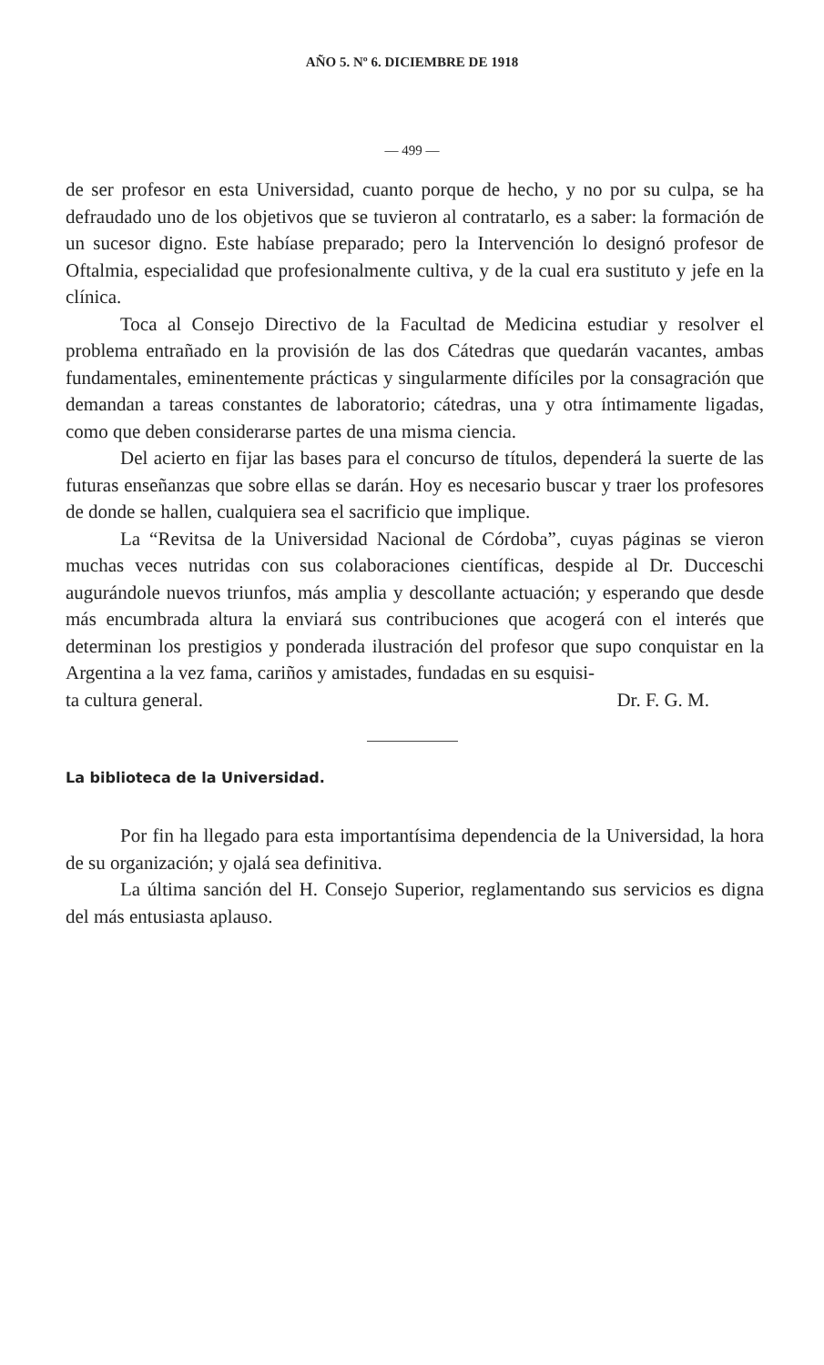AÑO 5. Nº 6. DICIEMBRE DE 1918
— 499 —
de ser profesor en esta Universidad, cuanto porque de hecho, y no por su culpa, se ha defraudado uno de los objetivos que se tuvieron al contratarlo, es a saber: la formación de un sucesor digno. Este habíase preparado; pero la Intervención lo designó profesor de Oftalmia, especialidad que profesionalmente cultiva, y de la cual era sustituto y jefe en la clínica.
Toca al Consejo Directivo de la Facultad de Medicina estudiar y resolver el problema entrañado en la provisión de las dos Cátedras que quedarán vacantes, ambas fundamentales, eminentemente prácticas y singularmente difíciles por la consagración que demandan a tareas constantes de laboratorio; cátedras, una y otra íntimamente ligadas, como que deben considerarse partes de una misma ciencia.
Del acierto en fijar las bases para el concurso de títulos, dependerá la suerte de las futuras enseñanzas que sobre ellas se darán. Hoy es necesario buscar y traer los profesores de donde se hallen, cualquiera sea el sacrificio que implique.
La “Revitsa de la Universidad Nacional de Córdoba”, cuyas páginas se vieron muchas veces nutridas con sus colaboraciones científicas, despide al Dr. Ducceschi augurándole nuevos triunfos, más amplia y descollante actuación; y esperando que desde más encumbrada altura la enviará sus contribuciones que acogerá con el interés que determinan los prestigios y ponderada ilustración del profesor que supo conquistar en la Argentina a la vez fama, cariños y amistades, fundadas en su esquisi-
ta cultura general. Dr. F. G. M.
La biblioteca de la Universidad.
Por fin ha llegado para esta importantísima dependencia de la Universidad, la hora de su organización; y ojalá sea definitiva.
La última sanción del H. Consejo Superior, reglamentando sus servicios es digna del más entusiasta aplauso.